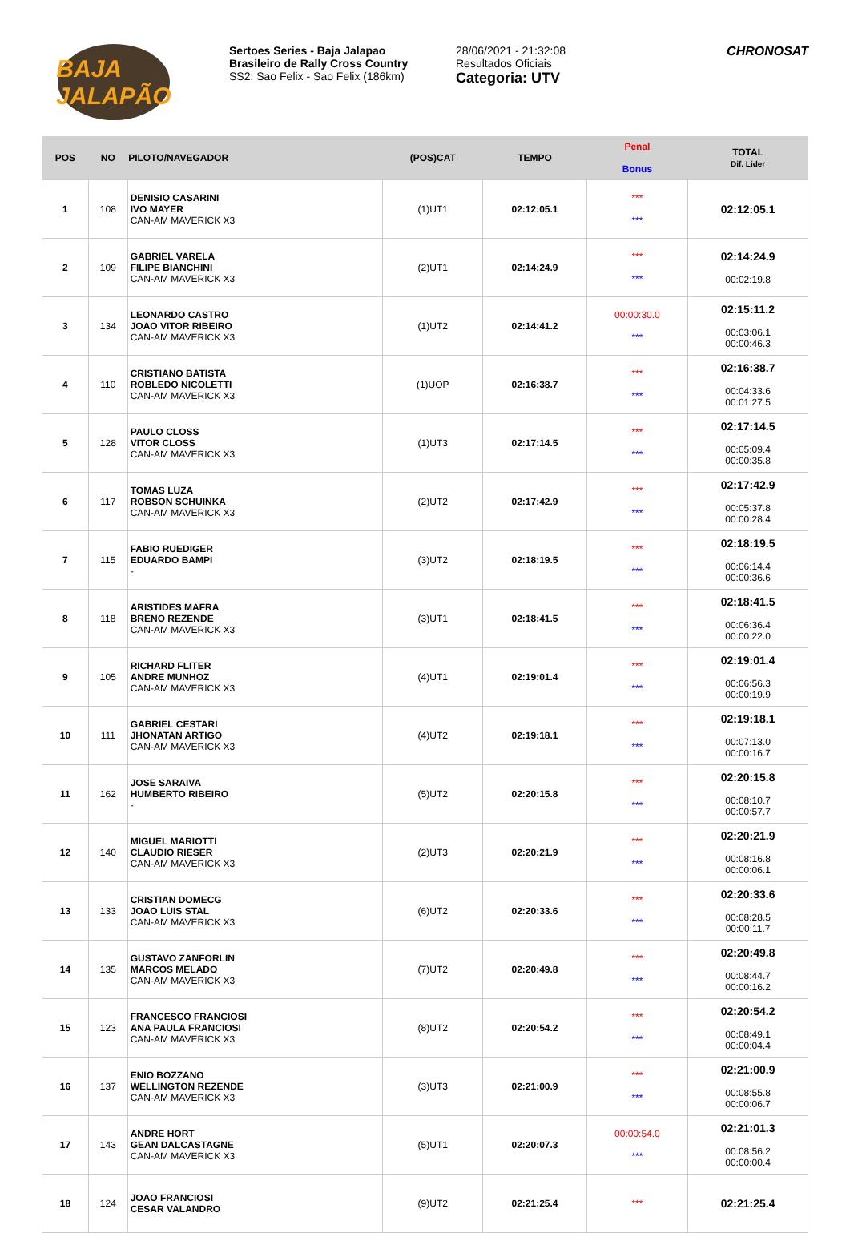BAJA JALAPÃO
Sertoes Series - Baja Jalapao
Brasileiro de Rally Cross Country
SS2: Sao Felix - Sao Felix (186km)
28/06/2021 - 21:32:08
Resultados Oficiais
Categoria: UTV
CHRONOSAT
| POS | NO | PILOTO/NAVEGADOR | (POS)CAT | TEMPO | Penal Bonus | TOTAL Dif. Lider |
| --- | --- | --- | --- | --- | --- | --- |
| 1 | 108 | DENISIO CASARINI IVO MAYER CAN-AM MAVERICK X3 | (1)UT1 | 02:12:05.1 | *** *** | 02:12:05.1 |
| 2 | 109 | GABRIEL VARELA FILIPE BIANCHINI CAN-AM MAVERICK X3 | (2)UT1 | 02:14:24.9 | *** *** | 02:14:24.9 00:02:19.8 |
| 3 | 134 | LEONARDO CASTRO JOAO VITOR RIBEIRO CAN-AM MAVERICK X3 | (1)UT2 | 02:14:41.2 | 00:00:30.0 *** | 02:15:11.2 00:03:06.1 00:00:46.3 |
| 4 | 110 | CRISTIANO BATISTA ROBLEDO NICOLETTI CAN-AM MAVERICK X3 | (1)UOP | 02:16:38.7 | *** *** | 02:16:38.7 00:04:33.6 00:01:27.5 |
| 5 | 128 | PAULO CLOSS VITOR CLOSS CAN-AM MAVERICK X3 | (1)UT3 | 02:17:14.5 | *** *** | 02:17:14.5 00:05:09.4 00:00:35.8 |
| 6 | 117 | TOMAS LUZA ROBSON SCHUINKA CAN-AM MAVERICK X3 | (2)UT2 | 02:17:42.9 | *** *** | 02:17:42.9 00:05:37.8 00:00:28.4 |
| 7 | 115 | FABIO RUEDIGER EDUARDO BAMPI - | (3)UT2 | 02:18:19.5 | *** *** | 02:18:19.5 00:06:14.4 00:00:36.6 |
| 8 | 118 | ARISTIDES MAFRA BRENO REZENDE CAN-AM MAVERICK X3 | (3)UT1 | 02:18:41.5 | *** *** | 02:18:41.5 00:06:36.4 00:00:22.0 |
| 9 | 105 | RICHARD FLITER ANDRE MUNHOZ CAN-AM MAVERICK X3 | (4)UT1 | 02:19:01.4 | *** *** | 02:19:01.4 00:06:56.3 00:00:19.9 |
| 10 | 111 | GABRIEL CESTARI JHONATAN ARTIGO CAN-AM MAVERICK X3 | (4)UT2 | 02:19:18.1 | *** *** | 02:19:18.1 00:07:13.0 00:00:16.7 |
| 11 | 162 | JOSE SARAIVA HUMBERTO RIBEIRO - | (5)UT2 | 02:20:15.8 | *** *** | 02:20:15.8 00:08:10.7 00:00:57.7 |
| 12 | 140 | MIGUEL MARIOTTI CLAUDIO RIESER CAN-AM MAVERICK X3 | (2)UT3 | 02:20:21.9 | *** *** | 02:20:21.9 00:08:16.8 00:00:06.1 |
| 13 | 133 | CRISTIAN DOMECG JOAO LUIS STAL CAN-AM MAVERICK X3 | (6)UT2 | 02:20:33.6 | *** *** | 02:20:33.6 00:08:28.5 00:00:11.7 |
| 14 | 135 | GUSTAVO ZANFORLIN MARCOS MELADO CAN-AM MAVERICK X3 | (7)UT2 | 02:20:49.8 | *** *** | 02:20:49.8 00:08:44.7 00:00:16.2 |
| 15 | 123 | FRANCESCO FRANCIOSI ANA PAULA FRANCIOSI CAN-AM MAVERICK X3 | (8)UT2 | 02:20:54.2 | *** *** | 02:20:54.2 00:08:49.1 00:00:04.4 |
| 16 | 137 | ENIO BOZZANO WELLINGTON REZENDE CAN-AM MAVERICK X3 | (3)UT3 | 02:21:00.9 | *** *** | 02:21:00.9 00:08:55.8 00:00:06.7 |
| 17 | 143 | ANDRE HORT GEAN DALCASTAGNE CAN-AM MAVERICK X3 | (5)UT1 | 02:20:07.3 | 00:00:54.0 *** | 02:21:01.3 00:08:56.2 00:00:00.4 |
| 18 | 124 | JOAO FRANCIOSI CESAR VALANDRO | (9)UT2 | 02:21:25.4 | *** | 02:21:25.4 |